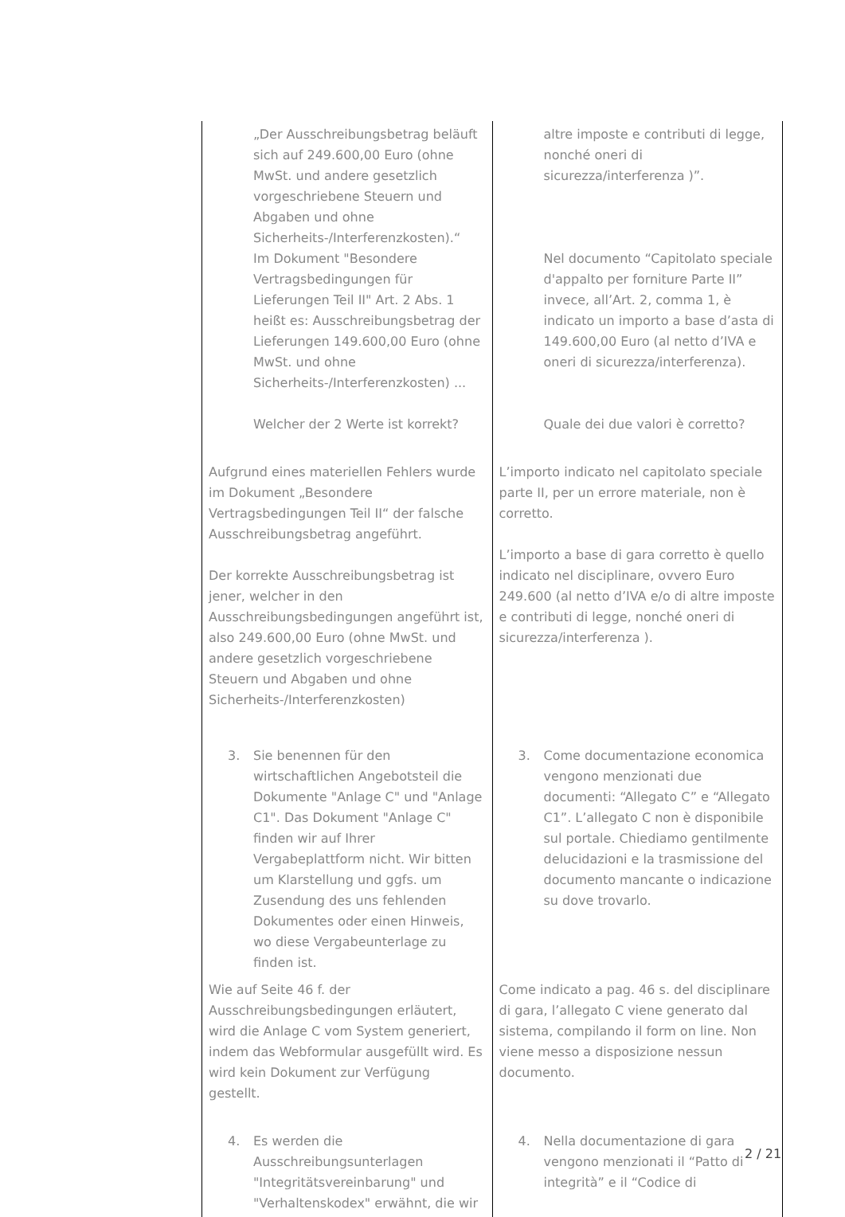| „Der Ausschreibungsbetrag beläuft sich auf 249.600,00 Euro (ohne MwSt. und andere gesetzlich vorgeschriebene Steuern und Abgaben und ohne Sicherheits-/Interferenzkosten).“ Im Dokument "Besondere Vertragsbedingungen für Lieferungen Teil II" Art. 2 Abs. 1 heißt es: Ausschreibungsbetrag der Lieferungen 149.600,00 Euro (ohne MwSt. und ohne Sicherheits-/Interferenzkosten) ... Welcher der 2 Werte ist korrekt? | altre imposte e contributi di legge, nonché oneri di sicurezza/interferenza )”. Nel documento “Capitolato speciale d'appalto per forniture Parte II” invece, all’Art. 2, comma 1, è indicato un importo a base d’asta di 149.600,00 Euro (al netto d’IVA e oneri di sicurezza/interferenza). Quale dei due valori è corretto? |
| Aufgrund eines materiellen Fehlers wurde im Dokument „Besondere Vertragsbedingungen Teil II“ der falsche Ausschreibungsbetrag angeführt. Der korrekte Ausschreibungsbetrag ist jener, welcher in den Ausschreibungsbedingungen angeführt ist, also 249.600,00 Euro (ohne MwSt. und andere gesetzlich vorgeschriebene Steuern und Abgaben und ohne Sicherheits-/Interferenzkosten) | L’importo indicato nel capitolato speciale parte II, per un errore materiale, non è corretto. L’importo a base di gara corretto è quello indicato nel disciplinare, ovvero Euro 249.600 (al netto d’IVA e/o di altre imposte e contributi di legge, nonché oneri di sicurezza/interferenza ). |
| 3. Sie benennen für den wirtschaftlichen Angebotsteil die Dokumente "Anlage C" und "Anlage C1". Das Dokument "Anlage C" finden wir auf Ihrer Vergabeplattform nicht. Wir bitten um Klarstellung und ggfs. um Zusendung des uns fehlenden Dokumentes oder einen Hinweis, wo diese Vergabeunterlage zu finden ist. | 3. Come documentazione economica vengono menzionati due documenti: “Allegato C” e “Allegato C1”. L’allegato C non è disponibile sul portale. Chiediamo gentilmente delucidazioni e la trasmissione del documento mancante o indicazione su dove trovarlo. |
| Wie auf Seite 46 f. der Ausschreibungsbedingungen erläutert, wird die Anlage C vom System generiert, indem das Webformular ausgefüllt wird. Es wird kein Dokument zur Verfügung gestellt. | Come indicato a pag. 46 s. del disciplinare di gara, l’allegato C viene generato dal sistema, compilando il form on line. Non viene messo a disposizione nessun documento. |
| 4. Es werden die Ausschreibungsunterlagen "Integritätsvereinbarung" und "Verhaltenskodex" erwähnt, die wir | 4. Nella documentazione di gara vengono menzionati il “Patto di integrità” e il “Codice di |
2 / 21